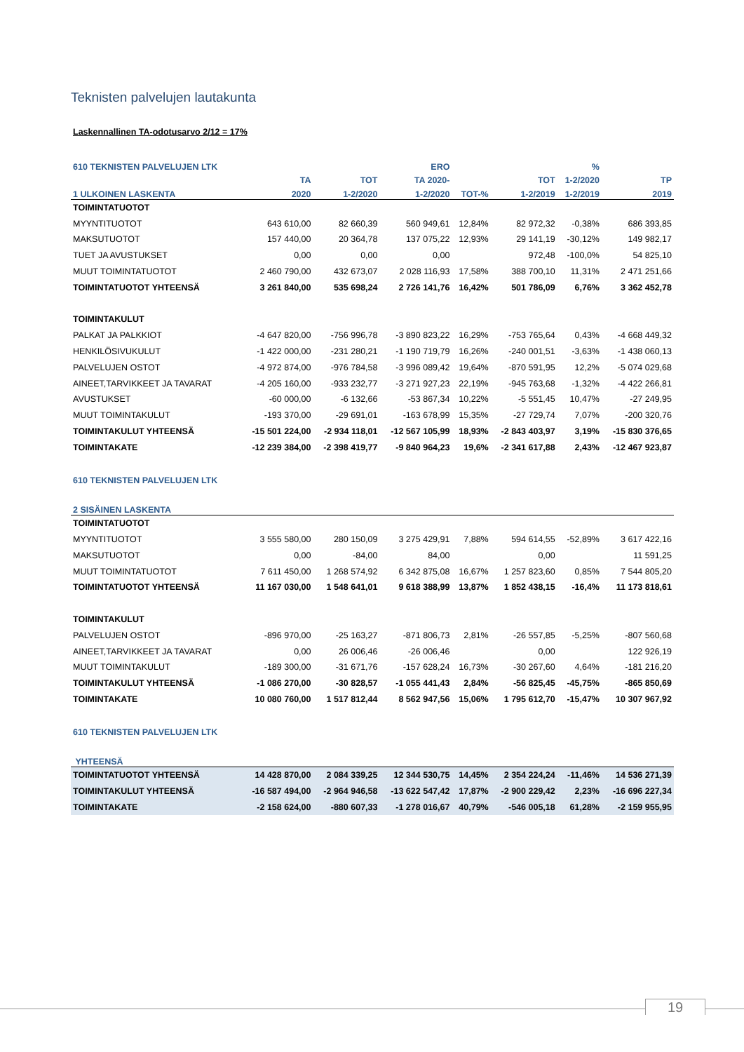Teknisten palvelujen lautakunta
Laskennallinen TA-odotusarvo 2/12 = 17%
| 610 TEKNISTEN PALVELUJEN LTK | | | ERO | | | % | |
| --- | --- | --- | --- | --- | --- | --- | --- |
| | TA | TOT | TA 2020- | | TOT | 1-2/2020 | TP |
| 1 ULKOINEN LASKENTA | 2020 | 1-2/2020 | 1-2/2020 | TOT-% | 1-2/2019 | 1-2/2019 | 2019 |
| TOIMINTATUOTOT | | | | | | | |
| MYYNTITUOTOT | 643 610,00 | 82 660,39 | 560 949,61 | 12,84% | 82 972,32 | -0,38% | 686 393,85 |
| MAKSUTUOTOT | 157 440,00 | 20 364,78 | 137 075,22 | 12,93% | 29 141,19 | -30,12% | 149 982,17 |
| TUET JA AVUSTUKSET | 0,00 | 0,00 | 0,00 | | 972,48 | -100,0% | 54 825,10 |
| MUUT TOIMINTATUOTOT | 2 460 790,00 | 432 673,07 | 2 028 116,93 | 17,58% | 388 700,10 | 11,31% | 2 471 251,66 |
| TOIMINTATUOTOT YHTEENSÄ | 3 261 840,00 | 535 698,24 | 2 726 141,76 | 16,42% | 501 786,09 | 6,76% | 3 362 452,78 |
| TOIMINTAKULUT | | | | | | | |
| PALKAT JA PALKKIOT | -4 647 820,00 | -756 996,78 | -3 890 823,22 | 16,29% | -753 765,64 | 0,43% | -4 668 449,32 |
| HENKILÖSIVUKULUT | -1 422 000,00 | -231 280,21 | -1 190 719,79 | 16,26% | -240 001,51 | -3,63% | -1 438 060,13 |
| PALVELUJEN OSTOT | -4 972 874,00 | -976 784,58 | -3 996 089,42 | 19,64% | -870 591,95 | 12,2% | -5 074 029,68 |
| AINEET,TARVIKKEET JA TAVARAT | -4 205 160,00 | -933 232,77 | -3 271 927,23 | 22,19% | -945 763,68 | -1,32% | -4 422 266,81 |
| AVUSTUKSET | -60 000,00 | -6 132,66 | -53 867,34 | 10,22% | -5 551,45 | 10,47% | -27 249,95 |
| MUUT TOIMINTAKULUT | -193 370,00 | -29 691,01 | -163 678,99 | 15,35% | -27 729,74 | 7,07% | -200 320,76 |
| TOIMINTAKULUT YHTEENSÄ | -15 501 224,00 | -2 934 118,01 | -12 567 105,99 | 18,93% | -2 843 403,97 | 3,19% | -15 830 376,65 |
| TOIMINTAKATE | -12 239 384,00 | -2 398 419,77 | -9 840 964,23 | 19,6% | -2 341 617,88 | 2,43% | -12 467 923,87 |
| 610 TEKNISTEN PALVELUJEN LTK | | | | | | | |
| 2 SISÄINEN LASKENTA | | | | | | | |
| TOIMINTATUOTOT | | | | | | | |
| MYYNTITUOTOT | 3 555 580,00 | 280 150,09 | 3 275 429,91 | 7,88% | 594 614,55 | -52,89% | 3 617 422,16 |
| MAKSUTUOTOT | 0,00 | -84,00 | 84,00 | | 0,00 | | 11 591,25 |
| MUUT TOIMINTATUOTOT | 7 611 450,00 | 1 268 574,92 | 6 342 875,08 | 16,67% | 1 257 823,60 | 0,85% | 7 544 805,20 |
| TOIMINTATUOTOT YHTEENSÄ | 11 167 030,00 | 1 548 641,01 | 9 618 388,99 | 13,87% | 1 852 438,15 | -16,4% | 11 173 818,61 |
| TOIMINTAKULUT | | | | | | | |
| PALVELUJEN OSTOT | -896 970,00 | -25 163,27 | -871 806,73 | 2,81% | -26 557,85 | -5,25% | -807 560,68 |
| AINEET,TARVIKKEET JA TAVARAT | 0,00 | 26 006,46 | -26 006,46 | | 0,00 | | 122 926,19 |
| MUUT TOIMINTAKULUT | -189 300,00 | -31 671,76 | -157 628,24 | 16,73% | -30 267,60 | 4,64% | -181 216,20 |
| TOIMINTAKULUT YHTEENSÄ | -1 086 270,00 | -30 828,57 | -1 055 441,43 | 2,84% | -56 825,45 | -45,75% | -865 850,69 |
| TOIMINTAKATE | 10 080 760,00 | 1 517 812,44 | 8 562 947,56 | 15,06% | 1 795 612,70 | -15,47% | 10 307 967,92 |
| 610 TEKNISTEN PALVELUJEN LTK | | | | | | | |
| YHTEENSÄ | | | | | | | |
| TOIMINTATUOTOT YHTEENSÄ | 14 428 870,00 | 2 084 339,25 | 12 344 530,75 | 14,45% | 2 354 224,24 | -11,46% | 14 536 271,39 |
| TOIMINTAKULUT YHTEENSÄ | -16 587 494,00 | -2 964 946,58 | -13 622 547,42 | 17,87% | -2 900 229,42 | 2,23% | -16 696 227,34 |
| TOIMINTAKATE | -2 158 624,00 | -880 607,33 | -1 278 016,67 | 40,79% | -546 005,18 | 61,28% | -2 159 955,95 |
19